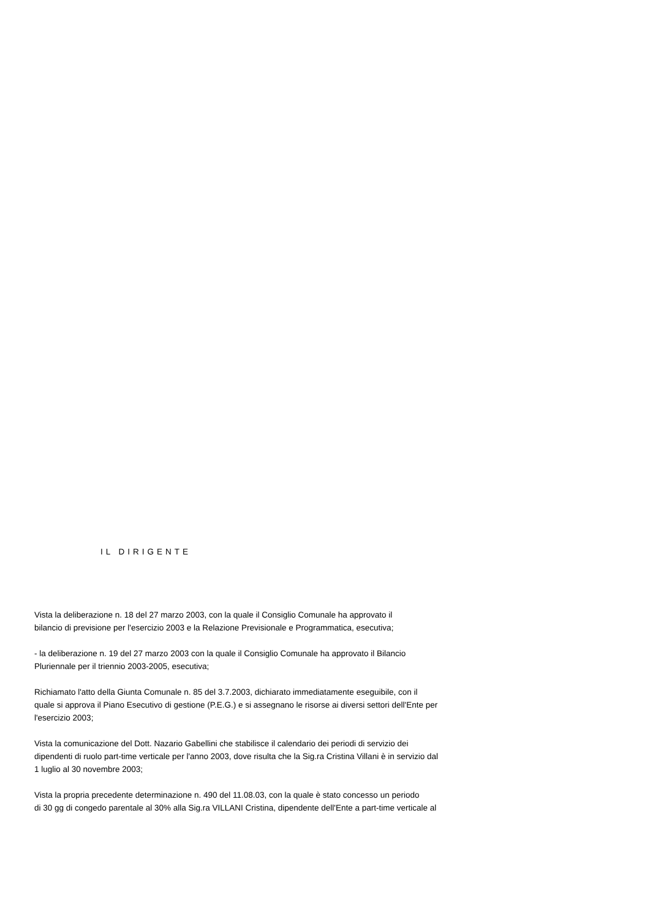IL DIRIGENTE
Vista la deliberazione n. 18 del 27 marzo 2003, con la quale il Consiglio Comunale ha approvato il
bilancio di previsione per l'esercizio 2003 e la Relazione Previsionale e Programmatica, esecutiva;
- la deliberazione n. 19 del 27 marzo 2003 con la quale il Consiglio Comunale ha approvato il Bilancio
Pluriennale per il triennio 2003-2005, esecutiva;
Richiamato l'atto della Giunta Comunale n. 85 del 3.7.2003, dichiarato immediatamente eseguibile, con il
quale si approva il Piano Esecutivo di gestione (P.E.G.) e si assegnano le risorse ai diversi settori dell'Ente per
l'esercizio 2003;
Vista la comunicazione del Dott. Nazario Gabellini che stabilisce il calendario dei periodi di servizio dei
dipendenti di ruolo part-time verticale per l'anno 2003, dove risulta che la Sig.ra Cristina Villani è in servizio dal
1 luglio al 30 novembre 2003;
Vista la propria precedente determinazione n. 490 del 11.08.03, con la quale è stato concesso un periodo
di 30 gg di congedo parentale al 30% alla Sig.ra VILLANI Cristina, dipendente dell'Ente a part-time verticale al